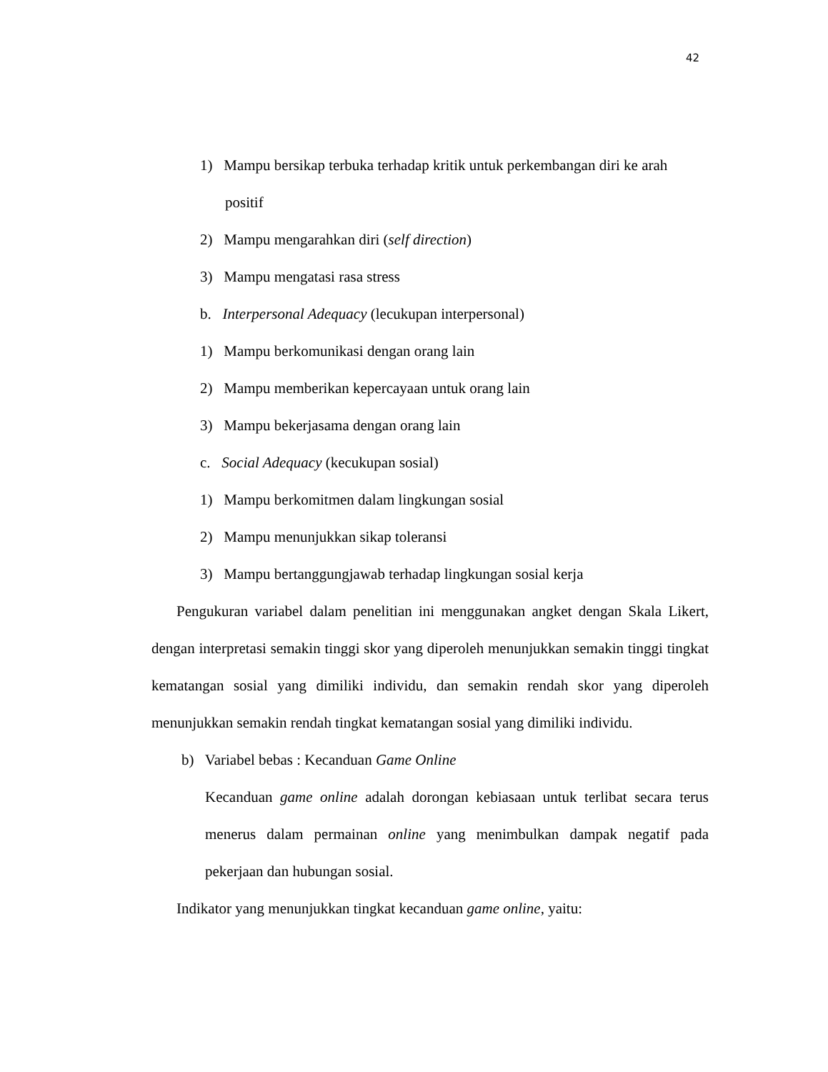42
1) Mampu bersikap terbuka terhadap kritik untuk perkembangan diri ke arah positif
2) Mampu mengarahkan diri (self direction)
3) Mampu mengatasi rasa stress
b. Interpersonal Adequacy (lecukupan interpersonal)
1) Mampu berkomunikasi dengan orang lain
2) Mampu memberikan kepercayaan untuk orang lain
3) Mampu bekerjasama dengan orang lain
c. Social Adequacy (kecukupan sosial)
1) Mampu berkomitmen dalam lingkungan sosial
2) Mampu menunjukkan sikap toleransi
3) Mampu bertanggungjawab terhadap lingkungan sosial kerja
Pengukuran variabel dalam penelitian ini menggunakan angket dengan Skala Likert, dengan interpretasi semakin tinggi skor yang diperoleh menunjukkan semakin tinggi tingkat kematangan sosial yang dimiliki individu, dan semakin rendah skor yang diperoleh menunjukkan semakin rendah tingkat kematangan sosial yang dimiliki individu.
b) Variabel bebas : Kecanduan Game Online
Kecanduan game online adalah dorongan kebiasaan untuk terlibat secara terus menerus dalam permainan online yang menimbulkan dampak negatif pada pekerjaan dan hubungan sosial.
Indikator yang menunjukkan tingkat kecanduan game online, yaitu: